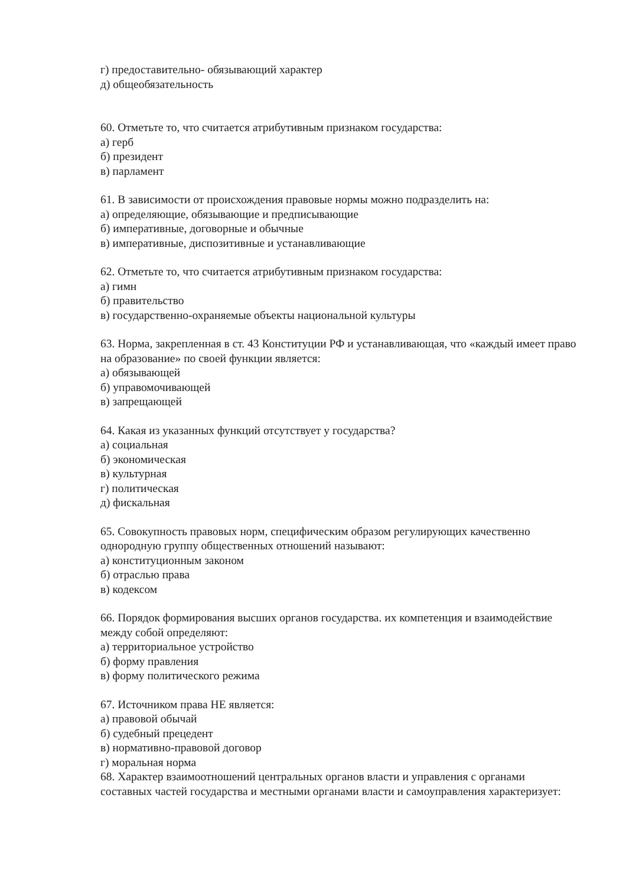г) предоставительно- обязывающий характер
д) общеобязательность
60. Отметьте то, что считается атрибутивным признаком государства:
а) герб
б) президент
в) парламент
61. В зависимости от происхождения правовые нормы можно подразделить на:
а) определяющие, обязывающие и предписывающие
б) императивные, договорные и обычные
в) императивные, диспозитивные и устанавливающие
62. Отметьте то, что считается атрибутивным признаком государства:
а) гимн
б) правительство
в) государственно-охраняемые объекты национальной культуры
63. Норма, закрепленная в ст. 43 Конституции РФ и устанавливающая, что «каждый имеет право на образование» по своей функции является:
а) обязывающей
б) управомочивающей
в) запрещающей
64. Какая из указанных функций отсутствует у государства?
а) социальная
б) экономическая
в) культурная
г) политическая
д) фискальная
65. Совокупность правовых норм, специфическим образом регулирующих качественно однородную группу общественных отношений называют:
а) конституционным законом
б) отраслью права
в) кодексом
66. Порядок формирования высших органов государства. их компетенция и взаимодействие между собой определяют:
а) территориальное устройство
б) форму правления
в) форму политического режима
67. Источником права НЕ является:
а) правовой обычай
б) судебный прецедент
в) нормативно-правовой договор
г) моральная норма
68. Характер взаимоотношений центральных органов власти и управления с органами составных частей государства и местными органами власти и самоуправления характеризует: